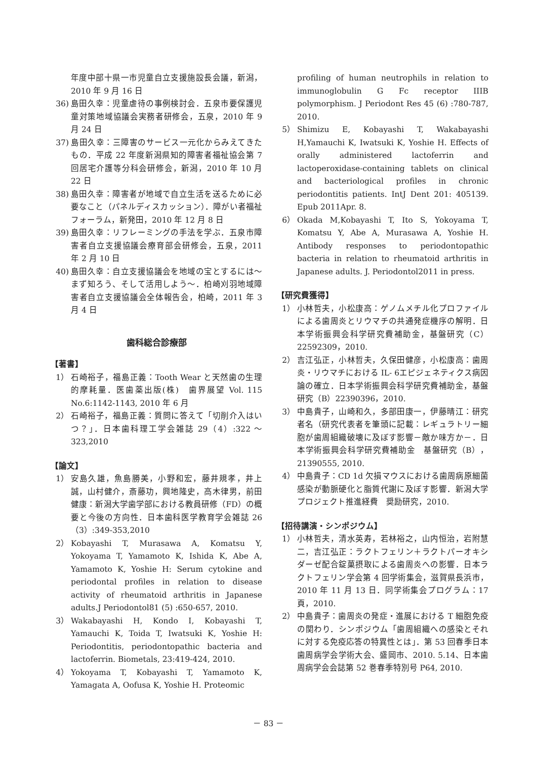年度中部十県一市児童自立支援施設長会議，新潟，2010 年 9 月 16 日
36) 島田久幸：児童虐待の事例検討会．五泉市要保護児童対策地域協議会実務者研修会，五泉，2010 年 9 月 24 日
37) 島田久幸：三障害のサービス一元化からみえてきたもの．平成 22 年度新潟県知的障害者福祉協会第 7 回居宅介護等分科会研修会，新潟，2010 年 10 月 22 日
38) 島田久幸：障害者が地域で自立生活を送るために必要なこと（パネルディスカッション）．障がい者福祉フォーラム，新発田，2010 年 12 月 8 日
39) 島田久幸：リフレーミングの手法を学ぶ．五泉市障害者自立支援協議会療育部会研修会，五泉，2011 年 2 月 10 日
40) 島田久幸：自立支援協議会を地域の宝とするには〜まず知ろう、そして活用しよう〜．柏崎刈羽地域障害者自立支援協議会全体報告会，柏崎，2011 年 3 月 4 日
歯科総合診療部
【著書】
1） 石崎裕子，福島正義：Tooth Wear と天然歯の生理的摩耗量．医歯薬出版(株)　歯界展望 Vol. 115 No.6:1142-1143, 2010 年 6 月
2） 石崎裕子，福島正義：質問に答えて「切削介入はいつ？」．日本歯科理工学会雑誌 29（4）:322 〜 323,2010
【論文】
1） 安島久雄，魚島勝美，小野和宏，藤井規孝，井上誠，山村健介，斎藤功，興地隆史，高木律男，前田健康：新潟大学歯学部における教員研修（FD）の概要と今後の方向性．日本歯科医学教育学会雑誌 26（3）:349-353,2010
2） Kobayashi T, Murasawa A, Komatsu Y, Yokoyama T, Yamamoto K, Ishida K, Abe A, Yamamoto K, Yoshie H: Serum cytokine and periodontal profiles in relation to disease activity of rheumatoid arthritis in Japanese adults.J Periodontol81 (5) :650-657, 2010.
3） Wakabayashi H, Kondo I, Kobayashi T, Yamauchi K, Toida T, Iwatsuki K, Yoshie H: Periodontitis, periodontopathic bacteria and lactoferrin. Biometals, 23:419-424, 2010.
4） Yokoyama T, Kobayashi T, Yamamoto K, Yamagata A, Oofusa K, Yoshie H. Proteomic
profiling of human neutrophils in relation to immunoglobulin G Fc receptor IIIB polymorphism. J Periodont Res 45 (6) :780-787, 2010.
5） Shimizu E, Kobayashi T, Wakabayashi H,Yamauchi K, Iwatsuki K, Yoshie H. Effects of orally administered lactoferrin and lactoperoxidase-containing tablets on clinical and bacteriological profiles in chronic periodontitis patients. IntJ Dent 201: 405139. Epub 2011Apr. 8.
6） Okada M,Kobayashi T, Ito S, Yokoyama T, Komatsu Y, Abe A, Murasawa A, Yoshie H. Antibody responses to periodontopathic bacteria in relation to rheumatoid arthritis in Japanese adults. J. Periodontol2011 in press.
【研究費獲得】
1） 小林哲夫，小松康高：ゲノムメチル化プロファイルによる歯周炎とリウマチの共通発症機序の解明．日本学術振興会科学研究費補助金，基盤研究（C）22592309，2010.
2） 吉江弘正，小林哲夫，久保田健彦，小松康高：歯周炎・リウマチにおける IL- 6エピジェネティクス病因論の確立．日本学術振興会科学研究費補助金，基盤研究（B）22390396，2010.
3） 中島貴子，山崎和久，多部田康一，伊藤晴江：研究者名（研究代表者を筆頭に記載：レギュラトリー細胞が歯周組織破壊に及ぼす影響－敵か味方か－．日本学術振興会科学研究費補助金　基盤研究（B），21390555, 2010.
4） 中島貴子：CD 1d 欠損マウスにおける歯周病原細菌感染が動脈硬化と脂質代謝に及ぼす影響．新潟大学プロジェクト推進経費　奨励研究，2010.
【招待講演・シンポジウム】
1） 小林哲夫，清水英寿，若林裕之，山内恒治，岩附慧二，吉江弘正：ラクトフェリン＋ラクトパーオキシダーゼ配合錠菓摂取による歯周炎への影響．日本ラクトフェリン学会第 4 回学術集会，滋賀県長浜市，2010 年 11 月 13 日．同学術集会プログラム：17 頁，2010.
2） 中島貴子：歯周炎の発症・進展における T 細胞免疫の関わり．シンポジウム「歯周組織への感染とそれに対する免疫応答の特異性とは」．第 53 回春季日本歯周病学会学術大会、盛岡市、2010. 5.14、日本歯周病学会会誌第 52 巻春季特別号 P64, 2010.
－ 83 －